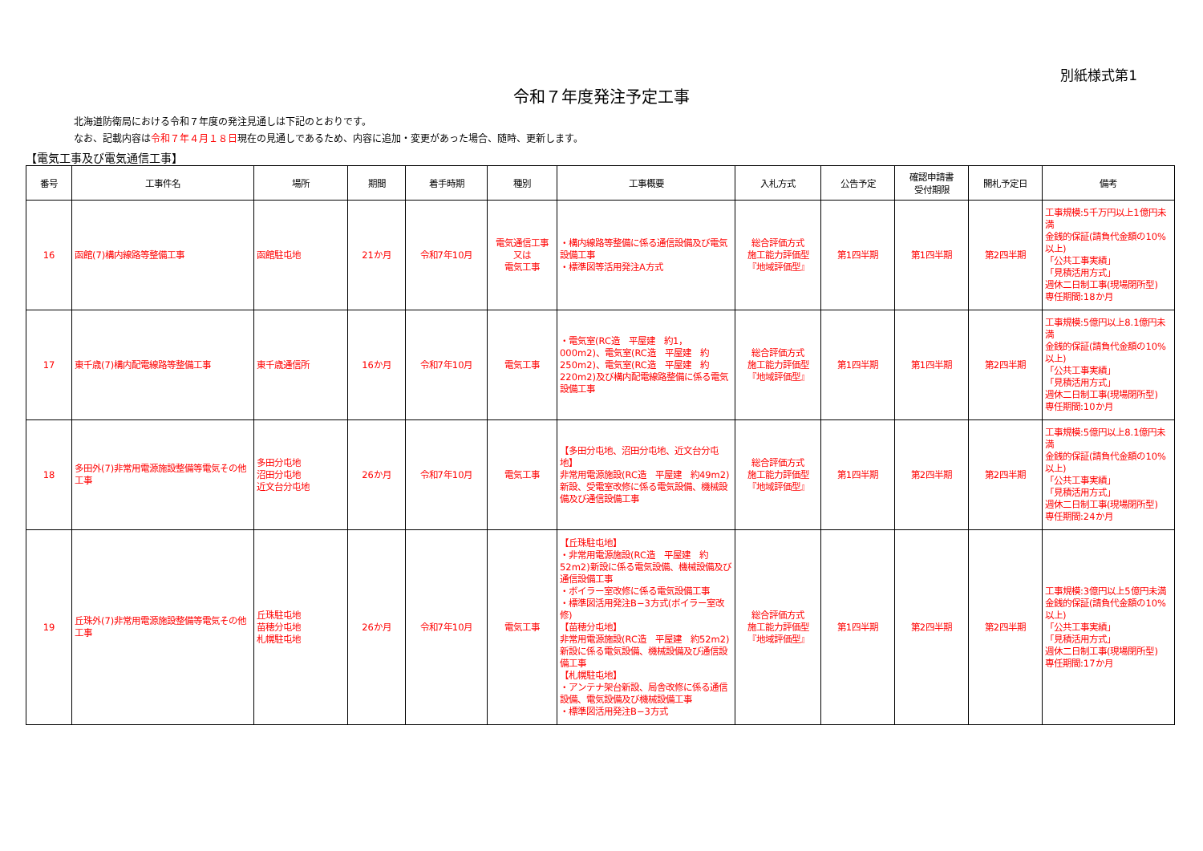別紙様式第1
令和７年度発注予定工事
北海道防衛局における令和７年度の発注見通しは下記のとおりです。
なお、記載内容は令和７年４月１８日現在の見通しであるため、内容に追加・変更があった場合、随時、更新します。
【電気工事及び電気通信工事】
| 番号 | 工事件名 | 場所 | 期間 | 着手時期 | 種別 | 工事概要 | 入札方式 | 公告予定 | 確認申請書 受付期限 | 開札予定日 | 備考 |
| --- | --- | --- | --- | --- | --- | --- | --- | --- | --- | --- | --- |
| 16 | 函館(7)構内線路等整備工事 | 函館駐屯地 | 21か月 | 令和7年10月 | 電気通信工事 又は 電気工事 | ・構内線路等整備に係る通信設備及び電気設備工事 ・標準図等活用発注A方式 | 総合評価方式 施工能力評価型 『地域評価型』 | 第1四半期 | 第1四半期 | 第2四半期 | 工事規模:5千万円以上1億円未満 金銭的保証(請負代金額の10%以上) 「公共工事実績」 「見積活用方式」 週休二日制工事(現場閉所型) 専任期間:18か月 |
| 17 | 東千歳(7)構内配電線路等整備工事 | 東千歳通信所 | 16か月 | 令和7年10月 | 電気工事 | ・電気室(RC造 平屋建 約1，000m2)、電気室(RC造 平屋建 約250m2)、電気室(RC造 平屋建 約220m2)及び構内配電線路整備に係る電気設備工事 | 総合評価方式 施工能力評価型 『地域評価型』 | 第1四半期 | 第1四半期 | 第2四半期 | 工事規模:5億円以上8.1億円未満 金銭的保証(請負代金額の10%以上) 「公共工事実績」 「見積活用方式」 週休二日制工事(現場閉所型) 専任期間:10か月 |
| 18 | 多田外(7)非常用電源施設整備等電気その他工事 | 多田分屯地 沼田分屯地 近文台分屯地 | 26か月 | 令和7年10月 | 電気工事 | 【多田分屯地、沼田分屯地、近文台分屯地】 非常用電源施設(RC造 平屋建 約49m2)新設、受電室改修に係る電気設備、機械設備及び通信設備工事 | 総合評価方式 施工能力評価型 『地域評価型』 | 第1四半期 | 第2四半期 | 第2四半期 | 工事規模:5億円以上8.1億円未満 金銭的保証(請負代金額の10%以上) 「公共工事実績」 「見積活用方式」 週休二日制工事(現場閉所型) 専任期間:24か月 |
| 19 | 丘珠外(7)非常用電源施設整備等電気その他工事 | 丘珠駐屯地 苗穂分屯地 札幌駐屯地 | 26か月 | 令和7年10月 | 電気工事 | 【丘珠駐屯地】 ・非常用電源施設(RC造 平屋建 約52m2)新設に係る電気設備、機械設備及び通信設備工事 ・ボイラー室改修に係る電気設備工事 ・標準図活用発注B−3方式(ボイラー室改修) 【苗穂分屯地】 非常用電源施設(RC造 平屋建 約52m2)新設に係る電気設備、機械設備及び通信設備工事 【札幌駐屯地】 ・アンテナ架台新設、局舎改修に係る通信設備、電気設備及び機械設備工事 ・標準図活用発注B−3方式 | 総合評価方式 施工能力評価型 『地域評価型』 | 第1四半期 | 第2四半期 | 第2四半期 | 工事規模:3億円以上5億円未満 金銭的保証(請負代金額の10%以上) 「公共工事実績」 「見積活用方式」 週休二日制工事(現場閉所型) 専任期間:17か月 |